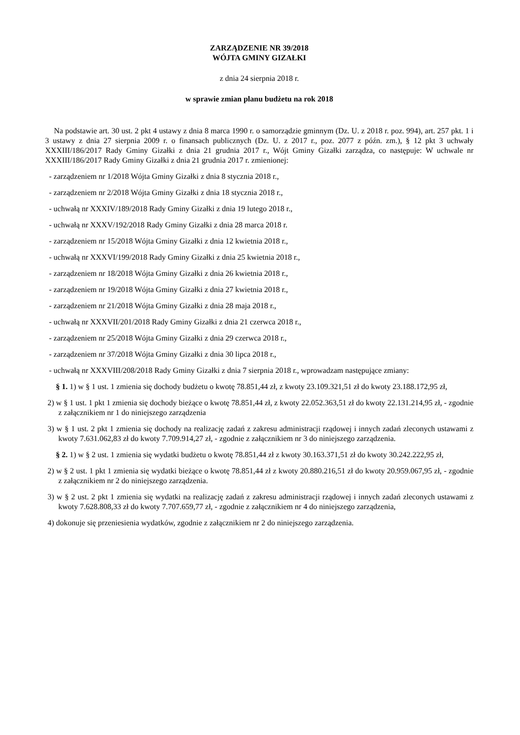ZARZĄDZENIE NR 39/2018
WÓJTA GMINY GIZAŁKI
z dnia 24 sierpnia 2018 r.
w sprawie zmian planu budżetu na rok 2018
Na podstawie art. 30 ust. 2 pkt 4 ustawy z dnia 8 marca 1990 r. o samorządzie gminnym (Dz. U. z 2018 r. poz. 994), art. 257 pkt. 1 i 3 ustawy z dnia 27 sierpnia 2009 r. o finansach publicznych (Dz. U. z 2017 r., poz. 2077 z późn. zm.), § 12 pkt 3 uchwały XXXIII/186/2017 Rady Gminy Gizałki z dnia 21 grudnia 2017 r., Wójt Gminy Gizałki zarządza, co następuje: W uchwale nr XXXIII/186/2017 Rady Gminy Gizałki z dnia 21 grudnia 2017 r. zmienionej:
- zarządzeniem nr 1/2018 Wójta Gminy Gizałki z dnia 8 stycznia 2018 r.,
- zarządzeniem nr 2/2018 Wójta Gminy Gizałki z dnia 18 stycznia 2018 r.,
- uchwałą nr XXXIV/189/2018 Rady Gminy Gizałki z dnia 19 lutego 2018 r.,
- uchwałą nr XXXV/192/2018 Rady Gminy Gizałki z dnia 28 marca 2018 r.
- zarządzeniem nr 15/2018 Wójta Gminy Gizałki z dnia 12 kwietnia 2018 r.,
- uchwałą nr XXXVI/199/2018 Rady Gminy Gizałki z dnia 25 kwietnia 2018 r.,
- zarządzeniem nr 18/2018 Wójta Gminy Gizałki z dnia 26 kwietnia 2018 r.,
- zarządzeniem nr 19/2018 Wójta Gminy Gizałki z dnia 27 kwietnia 2018 r.,
- zarządzeniem nr 21/2018 Wójta Gminy Gizałki z dnia 28 maja 2018 r.,
- uchwałą nr XXXVII/201/2018 Rady Gminy Gizałki z dnia 21 czerwca 2018 r.,
- zarządzeniem nr 25/2018 Wójta Gminy Gizałki z dnia 29 czerwca 2018 r.,
- zarządzeniem nr 37/2018 Wójta Gminy Gizałki z dnia 30 lipca 2018 r.,
- uchwałą nr XXXVIII/208/2018 Rady Gminy Gizałki z dnia 7 sierpnia 2018 r., wprowadzam następujące zmiany:
§ 1. 1) w § 1 ust. 1 zmienia się dochody budżetu o kwotę 78.851,44 zł, z kwoty 23.109.321,51 zł do kwoty 23.188.172,95 zł,
2) w § 1 ust. 1 pkt 1 zmienia się dochody bieżące o kwotę 78.851,44 zł, z kwoty 22.052.363,51 zł do kwoty 22.131.214,95 zł, - zgodnie z załącznikiem nr 1 do niniejszego zarządzenia
3) w § 1 ust. 2 pkt 1 zmienia się dochody na realizację zadań z zakresu administracji rządowej i innych zadań zleconych ustawami z kwoty 7.631.062,83 zł do kwoty 7.709.914,27 zł, - zgodnie z załącznikiem nr 3 do niniejszego zarządzenia.
§ 2. 1) w § 2 ust. 1 zmienia się wydatki budżetu o kwotę 78.851,44 zł z kwoty 30.163.371,51 zł do kwoty 30.242.222,95 zł,
2) w § 2 ust. 1 pkt 1 zmienia się wydatki bieżące o kwotę 78.851,44 zł z kwoty 20.880.216,51 zł do kwoty 20.959.067,95 zł, - zgodnie z załącznikiem nr 2 do niniejszego zarządzenia.
3) w § 2 ust. 2 pkt 1 zmienia się wydatki na realizację zadań z zakresu administracji rządowej i innych zadań zleconych ustawami z kwoty 7.628.808,33 zł do kwoty 7.707.659,77 zł, - zgodnie z załącznikiem nr 4 do niniejszego zarządzenia,
4) dokonuje się przeniesienia wydatków, zgodnie z załącznikiem nr 2 do niniejszego zarządzenia.